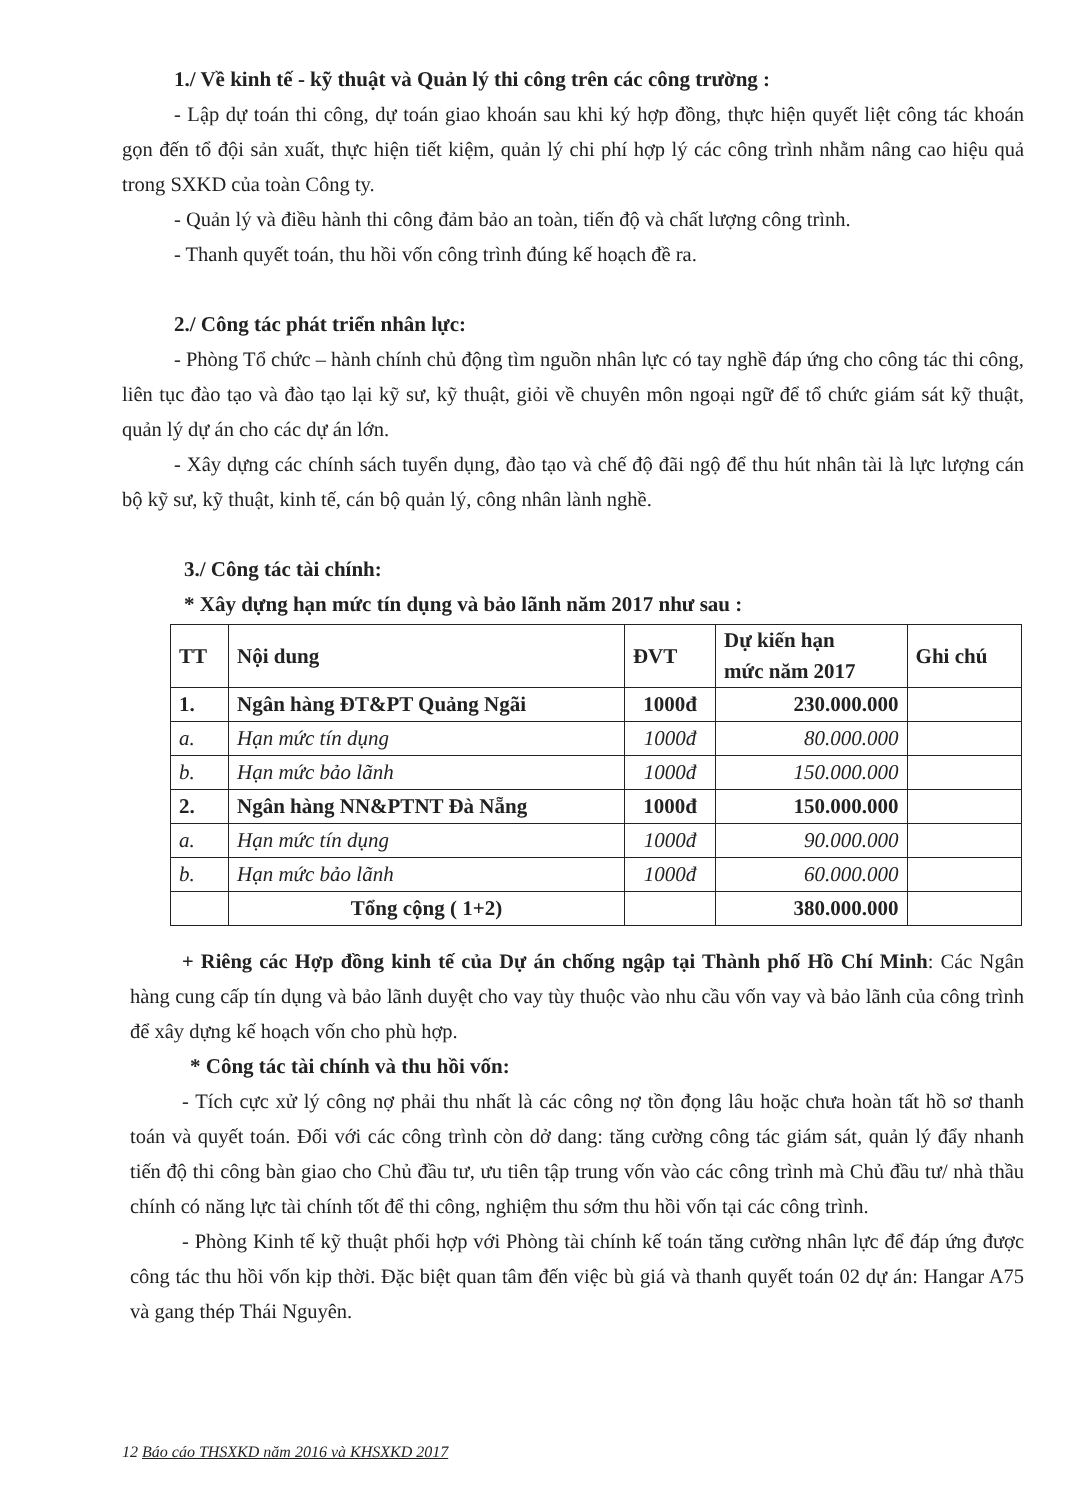1./ Về kinh tế - kỹ thuật và Quản lý thi công trên các công trường :
- Lập dự toán thi công, dự toán giao khoán sau khi ký hợp đồng, thực hiện quyết liệt công tác khoán gọn đến tổ đội sản xuất, thực hiện tiết kiệm, quản lý chi phí hợp lý các công trình nhằm nâng cao hiệu quả trong SXKD của toàn Công ty.
- Quản lý và điều hành thi công đảm bảo an toàn, tiến độ và chất lượng công trình.
- Thanh quyết toán, thu hồi vốn công trình đúng kế hoạch đề ra.
2./ Công tác phát triển nhân lực:
- Phòng Tổ chức – hành chính chủ động tìm nguồn nhân lực có tay nghề đáp ứng cho công tác thi công, liên tục đào tạo và đào tạo lại kỹ sư, kỹ thuật, giỏi về chuyên môn ngoại ngữ để tổ chức giám sát kỹ thuật, quản lý dự án cho các dự án lớn.
- Xây dựng các chính sách tuyển dụng, đào tạo và chế độ đãi ngộ để thu hút nhân tài là lực lượng cán bộ kỹ sư, kỹ thuật, kinh tế, cán bộ quản lý, công nhân lành nghề.
3./ Công tác tài chính:
* Xây dựng hạn mức tín dụng và bảo lãnh năm 2017 như sau :
| TT | Nội dung | ĐVT | Dự kiến hạn mức năm 2017 | Ghi chú |
| --- | --- | --- | --- | --- |
| 1. | Ngân hàng ĐT&PT Quảng Ngãi | 1000đ | 230.000.000 | |
| a. | Hạn mức tín dụng | 1000đ | 80.000.000 | |
| b. | Hạn mức bảo lãnh | 1000đ | 150.000.000 | |
| 2. | Ngân hàng NN&PTNT Đà Nẵng | 1000đ | 150.000.000 | |
| a. | Hạn mức tín dụng | 1000đ | 90.000.000 | |
| b. | Hạn mức bảo lãnh | 1000đ | 60.000.000 | |
| | Tổng cộng ( 1+2) | | 380.000.000 | |
+ Riêng các Hợp đồng kinh tế của Dự án chống ngập tại Thành phố Hồ Chí Minh: Các Ngân hàng cung cấp tín dụng và bảo lãnh duyệt cho vay tùy thuộc vào nhu cầu vốn vay và bảo lãnh của công trình để xây dựng kế hoạch vốn cho phù hợp.
* Công tác tài chính và thu hồi vốn:
- Tích cực xử lý công nợ phải thu nhất là các công nợ tồn đọng lâu hoặc chưa hoàn tất hồ sơ thanh toán và quyết toán. Đối với các công trình còn dở dang: tăng cường công tác giám sát, quản lý đẩy nhanh tiến độ thi công bàn giao cho Chủ đầu tư, ưu tiên tập trung vốn vào các công trình mà Chủ đầu tư/ nhà thầu chính có năng lực tài chính tốt để thi công, nghiệm thu sớm thu hồi vốn tại các công trình.
- Phòng Kinh tế kỹ thuật phối hợp với Phòng tài chính kế toán tăng cường nhân lực để đáp ứng được công tác thu hồi vốn kịp thời. Đặc biệt quan tâm đến việc bù giá và thanh quyết toán 02 dự án: Hangar A75 và gang thép Thái Nguyên.
12 Báo cáo THSXKD năm 2016 và KHSXKD 2017